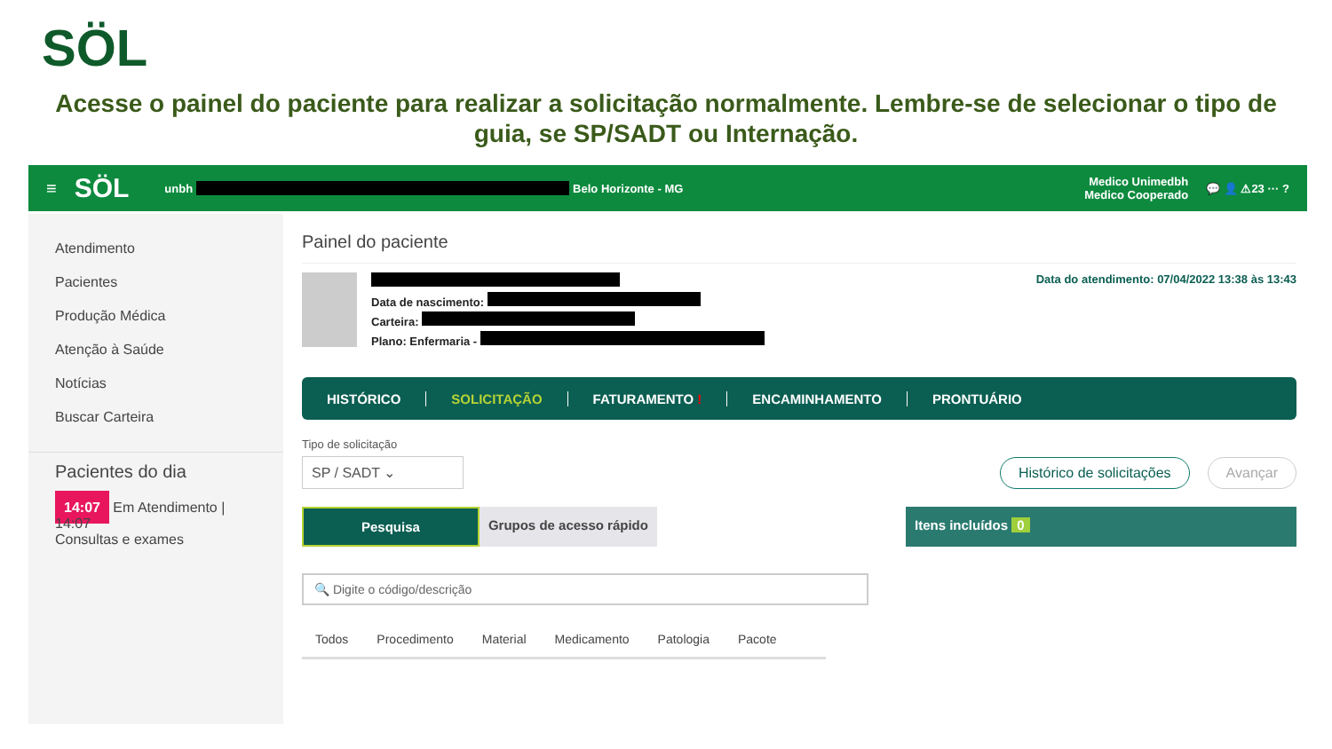SÖL
Acesse o painel do paciente para realizar a solicitação normalmente. Lembre-se de selecionar o tipo de guia, se SP/SADT ou Internação.
≡ SÖL unbh Belo Horizonte - MG Medico Unimedbh
Medico Cooperado 💬 👤 ⚠23 ··· ?
Atendimento
Pacientes
Produção Médica
Atenção à Saúde
Notícias
Buscar Carteira
Pacientes do dia
14:07 Em Atendimento | 14:07
Consultas e exames
Painel do paciente
Data de nascimento:
Carteira:
Plano: Enfermaria -
Data do atendimento: 07/04/2022 13:38 às 13:43
HISTÓRICO SOLICITAÇÃO FATURAMENTO ! ENCAMINHAMENTO PRONTUÁRIO
Tipo de solicitação
SP / SADT ⌄ Histórico de solicitações Avançar
Pesquisa Grupos de acesso rápido Itens incluídos 0
🔍 Digite o código/descrição
Todos Procedimento Material Medicamento Patologia Pacote